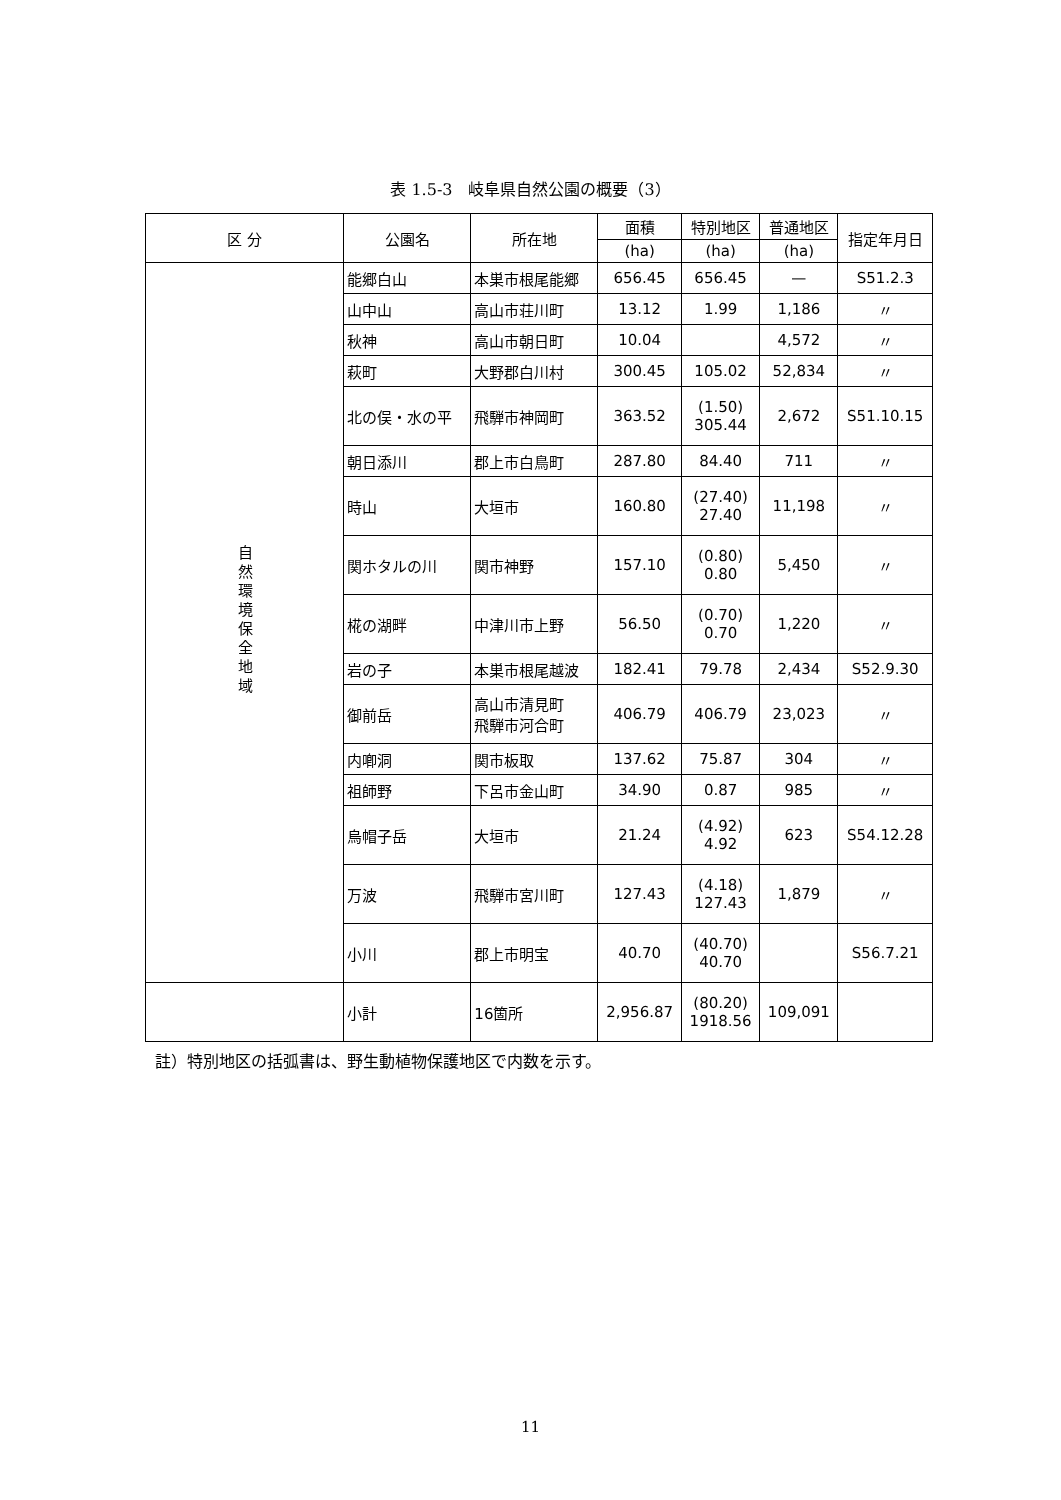表 1.5-3　岐阜県自然公園の概要（3）
| 区 分 | 公園名 | 所在地 | 面積 | 特別地区 | 普通地区 | 指定年月日 |
| --- | --- | --- | --- | --- | --- | --- |
| | | | (ha) | (ha) | (ha) | |
| 自然環境保全地域 | 能郷白山 | 本巣市根尾能郷 | 656.45 | 656.45 | — | S51.2.3 |
| | 山中山 | 高山市荘川町 | 13.12 | 1.99 | 1,186 | 〃 |
| | 秋神 | 高山市朝日町 | 10.04 | | 4,572 | 〃 |
| | 萩町 | 大野郡白川村 | 300.45 | 105.02 | 52,834 | 〃 |
| | 北の俣・水の平 | 飛騨市神岡町 | 363.52 | (1.50) 305.44 | 2,672 | S51.10.15 |
| | 朝日添川 | 郡上市白鳥町 | 287.80 | 84.40 | 711 | 〃 |
| | 時山 | 大垣市 | 160.80 | (27.40) 27.40 | 11,198 | 〃 |
| | 関ホタルの川 | 関市神野 | 157.10 | (0.80) 0.80 | 5,450 | 〃 |
| | 椛の湖畔 | 中津川市上野 | 56.50 | (0.70) 0.70 | 1,220 | 〃 |
| | 岩の子 | 本巣市根尾越波 | 182.41 | 79.78 | 2,434 | S52.9.30 |
| | 御前岳 | 高山市清見町 飛騨市河合町 | 406.79 | 406.79 | 23,023 | 〃 |
| | 内喞洞 | 関市板取 | 137.62 | 75.87 | 304 | 〃 |
| | 祖師野 | 下呂市金山町 | 34.90 | 0.87 | 985 | 〃 |
| | 烏帽子岳 | 大垣市 | 21.24 | (4.92) 4.92 | 623 | S54.12.28 |
| | 万波 | 飛騨市宮川町 | 127.43 | (4.18) 127.43 | 1,879 | 〃 |
| | 小川 | 郡上市明宝 | 40.70 | (40.70) 40.70 | | S56.7.21 |
| | 小計 | 16箇所 | 2,956.87 | (80.20) 1918.56 | 109,091 | |
註）特別地区の括弧書は、野生動植物保護地区で内数を示す。
11